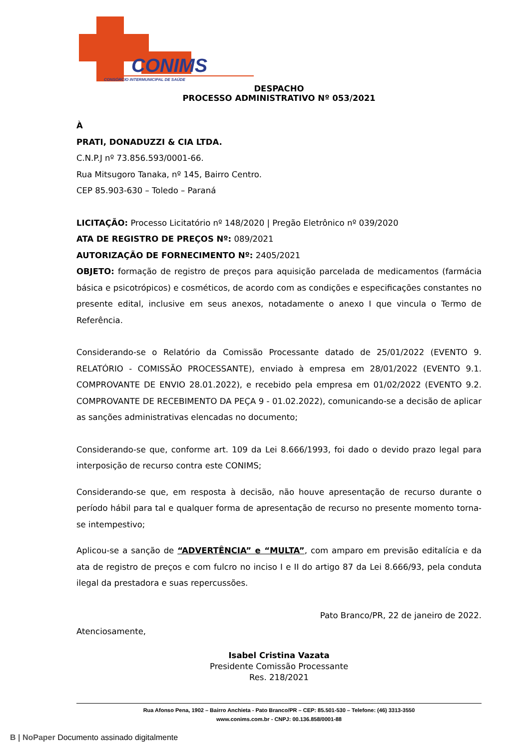CONIMS
CONSÓRCIO INTERMUNICIPAL DE SAÚDE
DESPACHO
PROCESSO ADMINISTRATIVO Nº 053/2021
À
PRATI, DONADUZZI & CIA LTDA.
C.N.P.J nº 73.856.593/0001-66.
Rua Mitsugoro Tanaka, nº 145, Bairro Centro.
CEP 85.903-630 – Toledo – Paraná
LICITAÇÃO: Processo Licitatório nº 148/2020 | Pregão Eletrônico nº 039/2020
ATA DE REGISTRO DE PREÇOS Nº: 089/2021
AUTORIZAÇÃO DE FORNECIMENTO Nº: 2405/2021
OBJETO: formação de registro de preços para aquisição parcelada de medicamentos (farmácia básica e psicotrópicos) e cosméticos, de acordo com as condições e especificações constantes no presente edital, inclusive em seus anexos, notadamente o anexo I que vincula o Termo de Referência.
Considerando-se o Relatório da Comissão Processante datado de 25/01/2022 (EVENTO 9. RELATÓRIO - COMISSÃO PROCESSANTE), enviado à empresa em 28/01/2022 (EVENTO 9.1. COMPROVANTE DE ENVIO 28.01.2022), e recebido pela empresa em 01/02/2022 (EVENTO 9.2. COMPROVANTE DE RECEBIMENTO DA PEÇA 9 - 01.02.2022), comunicando-se a decisão de aplicar as sanções administrativas elencadas no documento;
Considerando-se que, conforme art. 109 da Lei 8.666/1993, foi dado o devido prazo legal para interposição de recurso contra este CONIMS;
Considerando-se que, em resposta à decisão, não houve apresentação de recurso durante o período hábil para tal e qualquer forma de apresentação de recurso no presente momento torna-se intempestivo;
Aplicou-se a sanção de “ADVERTÊNCIA” e “MULTA”, com amparo em previsão editalícia e da ata de registro de preços e com fulcro no inciso I e II do artigo 87 da Lei 8.666/93, pela conduta ilegal da prestadora e suas repercussões.
Pato Branco/PR, 22 de janeiro de 2022.
Atenciosamente,
Isabel Cristina Vazata
Presidente Comissão Processante
Res. 218/2021
Rua Afonso Pena, 1902 – Bairro Anchieta - Pato Branco/PR – CEP: 85.501-530 – Telefone: (46) 3313-3550
www.conims.com.br - CNPJ: 00.136.858/0001-88
B | NoPaper Documento assinado digitalmente